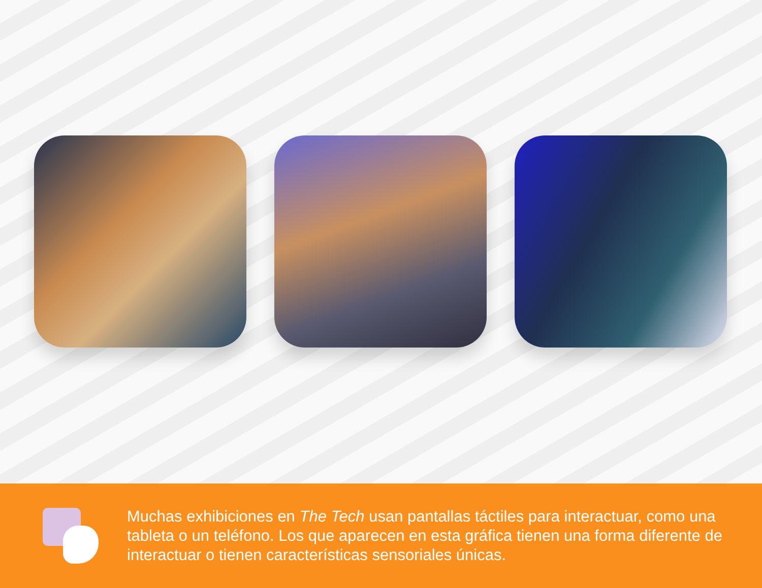Muchas exhibiciones en The Tech usan pantallas táctiles para interactuar, como una tableta o un teléfono. Los que aparecen en esta gráfica tienen una forma diferente de interactuar o tienen características sensoriales únicas.